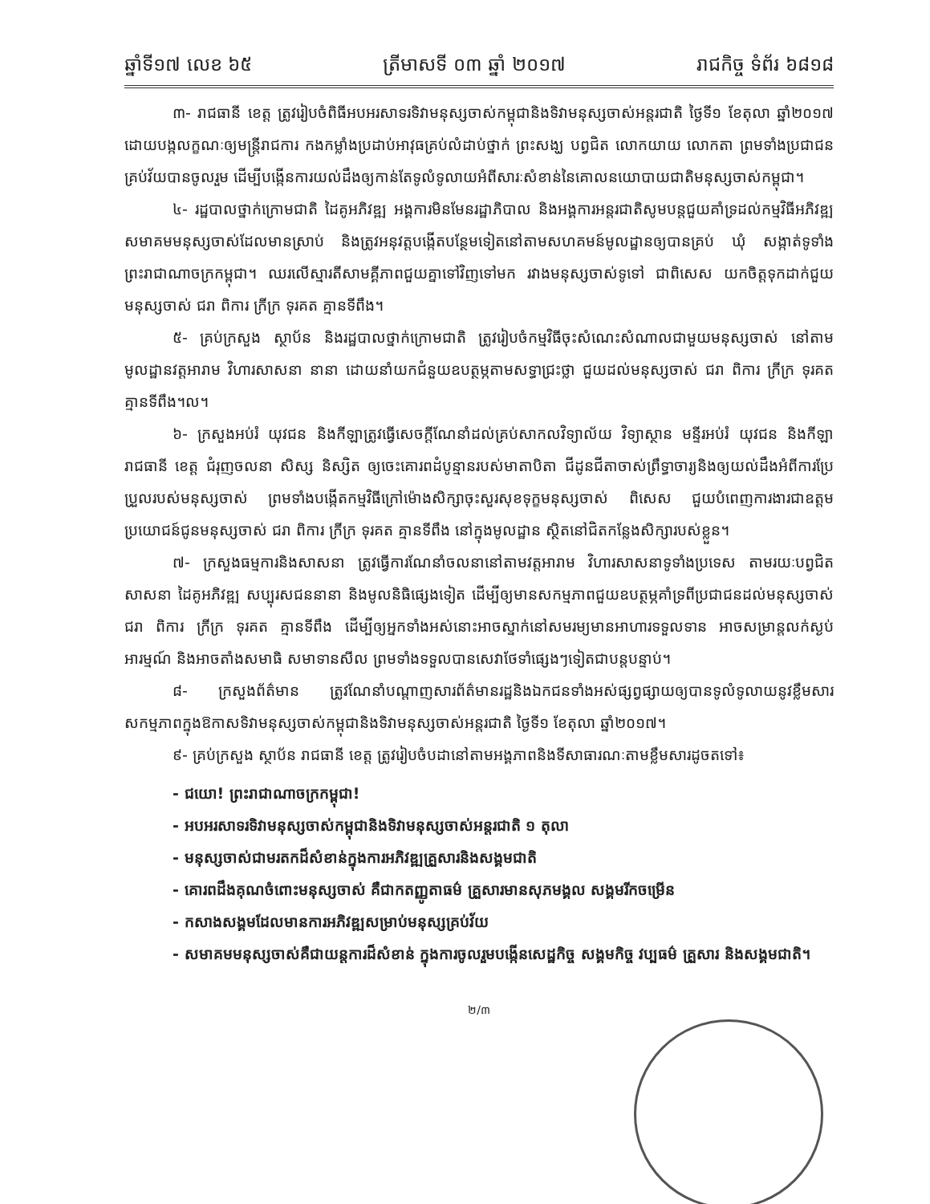ឆ្នាំទី១៧ លេខ ៦៥ ត្រីមាសទី ០៣ ឆ្នាំ ២០១៧ រាជកិច្ច ទំព័រ ៦៨១៨
៣- រាជធានី ខេត្ត ត្រូវរៀបចំពិធីអបអរសាទរទិវាមនុស្សចាស់កម្ពុជានិងទិវាមនុស្សចាស់អន្តរជាតិ ថ្ងៃទី១ ខែតុលា ឆ្នាំ២០១៧ ដោយបង្កលក្ខណៈឲ្យមន្ត្រីរាជការ កងកម្លាំងប្រដាប់អាវុធគ្រប់លំដាប់ថ្នាក់ ព្រះសង្ឃ បព្វជិត លោកយាយ លោកតា ព្រមទាំងប្រជាជនគ្រប់វ័យបានចូលរួម ដើម្បីបង្កើនការយល់ដឹងឲ្យកាន់តែទូលំទូលាយអំពីសារៈសំខាន់នៃគោលនយោបាយជាតិមនុស្សចាស់កម្ពុជា។
៤- រដ្ឋបាលថ្នាក់ក្រោមជាតិ ដៃគូអភិវឌ្ឍ អង្គការមិនមែនរដ្ឋាភិបាល និងអង្គការអន្តរជាតិសូមបន្តជួយគាំទ្រដល់កម្មវិធីអភិវឌ្ឍសមាគមមនុស្សចាស់ដែលមានស្រាប់ និងត្រូវអនុវត្តបង្កើតបន្ថែមទៀតនៅតាមសហគមន៍មូលដ្ឋានឲ្យបានគ្រប់ ឃុំ សង្កាត់ទូទាំងព្រះរាជាណាចក្រកម្ពុជា។ ឈរលើស្មារតីសាមគ្គីភាពជួយគ្នាទៅវិញទៅមក រវាងមនុស្សចាស់ទូទៅ ជាពិសេស យកចិត្តទុកដាក់ជួយមនុស្សចាស់ ជរា ពិការ ក្រីក្រ ទុរគត គ្មានទីពឹង។
៥- គ្រប់ក្រសួង ស្ថាប័ន និងរដ្ឋបាលថ្នាក់ក្រោមជាតិ ត្រូវរៀបចំកម្មវិធីចុះសំណេះសំណាលជាមួយមនុស្សចាស់ នៅតាមមូលដ្ឋានវត្តអារាម វិហារសាសនា នានា ដោយនាំយកជំនួយឧបត្ថម្ភតាមសទ្ធាជ្រះថ្លា ជួយដល់មនុស្សចាស់ ជរា ពិការ ក្រីក្រ ទុរគត គ្មានទីពឹង។ល។
៦- ក្រសួងអប់រំ យុវជន និងកីឡាត្រូវធ្វើសេចក្តីណែនាំដល់គ្រប់សាកលវិទ្យាល័យ វិទ្យាស្ថាន មន្ទីរអប់រំ យុវជន និងកីឡា រាជធានី ខេត្ត ជំរុញចលនា សិស្ស និស្សិត ឲ្យចេះគោរពដំបូន្មានរបស់មាតាបិតា ជីដូនជីតាចាស់ព្រឹទ្ធាចារ្យនិងឲ្យយល់ដឹងអំពីការប្រែប្រួលរបស់មនុស្សចាស់ ព្រមទាំងបង្កើតកម្មវិធីក្រៅម៉ោងសិក្សាចុះសួរសុខទុក្ខមនុស្សចាស់ ពិសេស ជួយបំពេញការងារជាឧត្តមប្រយោជន៍ជូនមនុស្សចាស់ ជរា ពិការ ក្រីក្រ ទុរគត គ្មានទីពឹង នៅក្នុងមូលដ្ឋាន ស្ថិតនៅជិតកន្លែងសិក្សារបស់ខ្លួន។
៧- ក្រសួងធម្មការនិងសាសនា ត្រូវធ្វើការណែនាំចលនានៅតាមវត្តអារាម វិហារសាសនាទូទាំងប្រទេស តាមរយៈបព្វជិតសាសនា ដៃគូអភិវឌ្ឍ សប្បុរសជននានា និងមូលនិធិផ្សេងទៀត ដើម្បីឲ្យមានសកម្មភាពជួយឧបត្ថម្ភគាំទ្រពីប្រជាជនដល់មនុស្សចាស់ ជរា ពិការ ក្រីក្រ ទុរគត គ្មានទីពឹង ដើម្បីឲ្យអ្នកទាំងអស់នោះអាចស្នាក់នៅសមរម្យមានអាហារទទួលទាន អាចសម្រាន្តលក់ស្ងប់អារម្មណ៍ និងអាចតាំងសមាធិ សមាទានសីល ព្រមទាំងទទួលបានសេវាថែទាំផ្សេងៗទៀតជាបន្តបន្ទាប់។
៨- ក្រសួងព័ត៌មាន ត្រូវណែនាំបណ្តាញសារព័ត៌មានរដ្ឋនិងឯកជនទាំងអស់ផ្សព្វផ្សាយឲ្យបានទូលំទូលាយនូវខ្លឹមសារសកម្មភាពក្នុងឱកាសទិវាមនុស្សចាស់កម្ពុជានិងទិវាមនុស្សចាស់អន្តរជាតិ ថ្ងៃទី១ ខែតុលា ឆ្នាំ២០១៧។
៩- គ្រប់ក្រសួង ស្ថាប័ន រាជធានី ខេត្ត ត្រូវរៀបចំបដានៅតាមអង្គភាពនិងទីសាធារណៈតាមខ្លឹមសារដូចតទៅ៖
- ជយោ! ព្រះរាជាណាចក្រកម្ពុជា!
- អបអរសាទរទិវាមនុស្សចាស់កម្ពុជានិងទិវាមនុស្សចាស់អន្តរជាតិ ១ តុលា
- មនុស្សចាស់ជាមរតកដ៏សំខាន់ក្នុងការអភិវឌ្ឍគ្រួសារនិងសង្គមជាតិ
- គោរពដឹងគុណចំពោះមនុស្សចាស់ គឺជាកតញ្ញូតាធម៌ គ្រួសារមានសុភមង្គល សង្គមរីកចម្រើន
- កសាងសង្គមដែលមានការអភិវឌ្ឍសម្រាប់មនុស្សគ្រប់វ័យ
- សមាគមមនុស្សចាស់គឺជាយន្តការដ៏សំខាន់ ក្នុងការចូលរួមបង្កើនសេដ្ឋកិច្ច សង្គមកិច្ច វប្បធម៌ គ្រួសារ និងសង្គមជាតិ។
២/៣